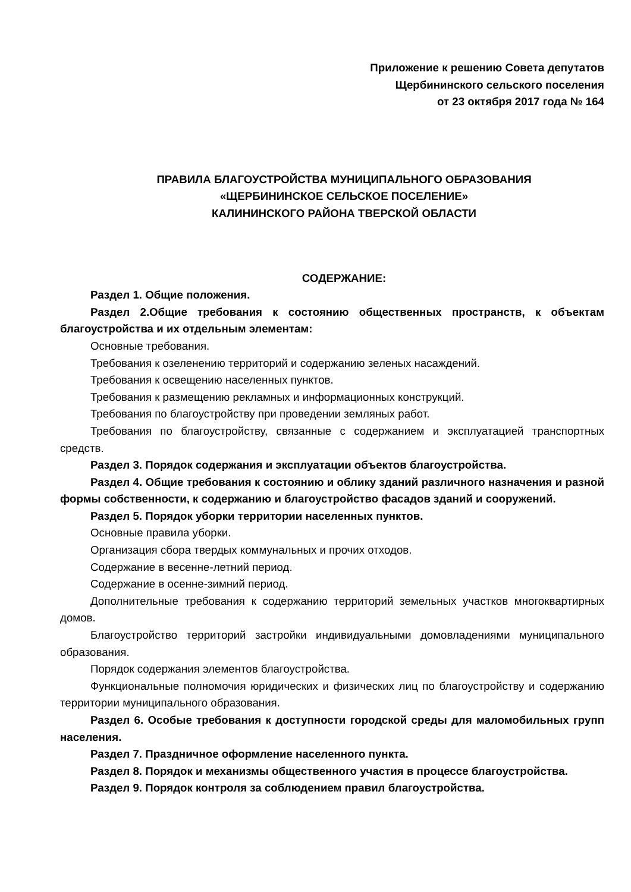Приложение к решению Совета депутатов
Щербининского сельского поселения
от 23 октября 2017 года № 164
ПРАВИЛА БЛАГОУСТРОЙСТВА МУНИЦИПАЛЬНОГО ОБРАЗОВАНИЯ
«ЩЕРБИНИНСКОЕ СЕЛЬСКОЕ ПОСЕЛЕНИЕ»
КАЛИНИНСКОГО РАЙОНА ТВЕРСКОЙ ОБЛАСТИ
СОДЕРЖАНИЕ:
Раздел 1. Общие положения.
Раздел 2.Общие требования к состоянию общественных пространств, к объектам благоустройства и их отдельным элементам:
Основные требования.
Требования к озеленению территорий и содержанию зеленых насаждений.
Требования к освещению населенных пунктов.
Требования к размещению рекламных и информационных конструкций.
Требования по благоустройству при проведении земляных работ.
Требования по благоустройству, связанные с содержанием и эксплуатацией транспортных средств.
Раздел 3. Порядок содержания и эксплуатации объектов благоустройства.
Раздел 4. Общие требования к состоянию и облику зданий различного назначения и разной формы собственности, к содержанию и благоустройство фасадов зданий и сооружений.
Раздел 5. Порядок уборки территории населенных пунктов.
Основные правила уборки.
Организация сбора твердых коммунальных и прочих отходов.
Содержание в весенне-летний период.
Содержание в осенне-зимний период.
Дополнительные требования к содержанию территорий земельных участков многоквартирных домов.
Благоустройство территорий застройки индивидуальными домовладениями муниципального образования.
Порядок содержания элементов благоустройства.
Функциональные полномочия юридических и физических лиц по благоустройству и содержанию территории муниципального образования.
Раздел 6. Особые требования к доступности городской среды для маломобильных групп населения.
Раздел 7. Праздничное оформление населенного пункта.
Раздел 8. Порядок и механизмы общественного участия в процессе благоустройства.
Раздел 9. Порядок контроля за соблюдением правил благоустройства.